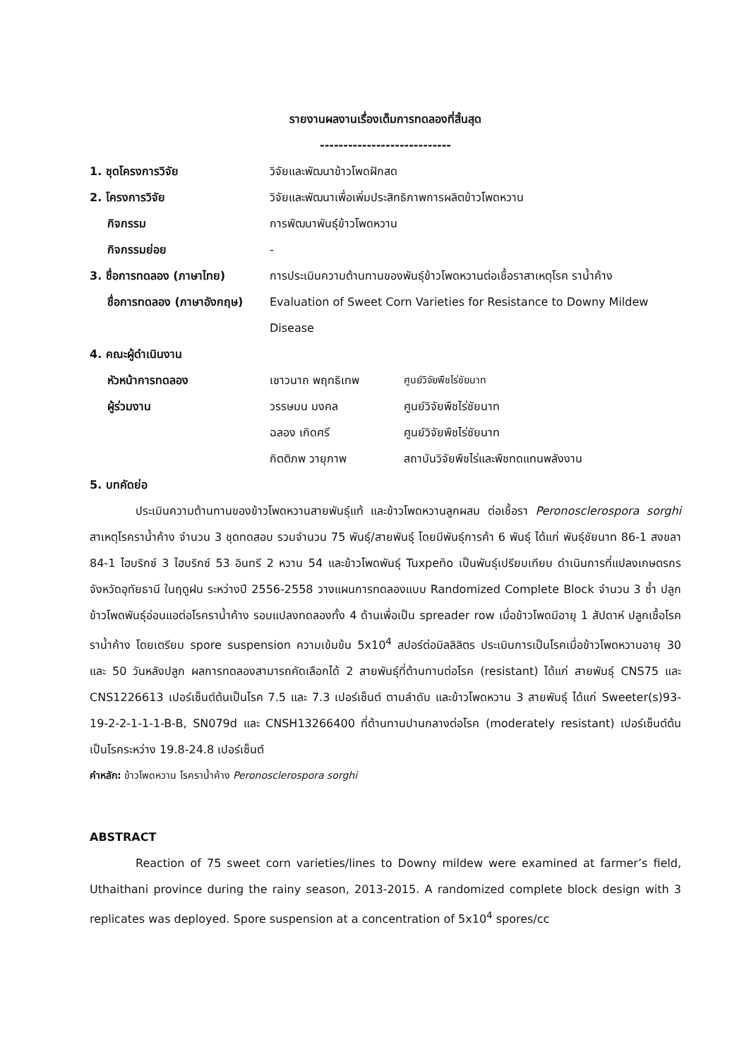รายงานผลงานเรื่องเต็มการทดลองที่สิ้นสุด
----------------------------
1. ชุดโครงการวิจัย วิจัยและพัฒนาข้าวโพดฝักสด
2. โครงการวิจัย วิจัยและพัฒนาเพื่อเพิ่มประสิทธิภาพการผลิตข้าวโพดหวาน
กิจกรรม การพัฒนาพันธุ์ข้าวโพดหวาน
กิจกรรมย่อย -
3. ชื่อการทดลอง (ภาษาไทย) การประเมินความต้านทานของพันธุ์ข้าวโพดหวานต่อเชื้อราสาเหตุโรค ราน้ำค้าง
ชื่อการทดลอง (ภาษาอังกฤษ) Evaluation of Sweet Corn Varieties for Resistance to Downy Mildew Disease
4. คณะผู้ดำเนินงาน
หัวหน้าการทดลอง เชาวนาถ พฤทธิเทพ ศูนย์วิจัยพืชไร่ชัยนาท
ผู้ร่วมงาน วรรษมน มงคล ศูนย์วิจัยพืชไร่ชัยนาท
ฉลอง เกิดศรี ศูนย์วิจัยพืชไร่ชัยนาท
กิตติภพ วายุภาพ สถาบันวิจัยพืชไร่และพืชทดแทนพลังงาน
5. บทคัดย่อ
ประเมินความต้านทานของข้าวโพดหวานสายพันธุ์แท้ และข้าวโพดหวานลูกผสม ต่อเชื้อรา Peronosclerospora sorghi สาเหตุโรคราน้ำค้าง จำนวน 3 ชุดทดสอบ รวมจำนวน 75 พันธุ์/สายพันธุ์ โดยมีพันธุ์การค้า 6 พันธุ์ ได้แก่ พันธุ์ชัยนาท 86-1 สงขลา 84-1 ไฮบริกซ์ 3 ไฮบริกซ์ 53 อินทรี 2 หวาน 54 และข้าวโพดพันธุ์ Tuxpeño เป็นพันธุ์เปรียบเทียบ ดำเนินการที่แปลงเกษตรกร จังหวัดอุทัยธานี ในฤดูฝน ระหว่างปี 2556-2558 วางแผนการทดลองแบบ Randomized Complete Block จำนวน 3 ซ้ำ ปลูกข้าวโพดพันธุ์อ่อนแอต่อโรคราน้ำค้าง รอบแปลงทดลองทั้ง 4 ด้านเพื่อเป็น spreader row เมื่อข้าวโพดมีอายุ 1 สัปดาห์ ปลูกเชื้อโรคราน้ำค้าง โดยเตรียม spore suspension ความเข้มข้น 5x10<sup>4</sup> สปอร์ต่อมิลลิลิตร ประเมินการเป็นโรคเมื่อข้าวโพดหวานอายุ 30 และ 50 วันหลังปลูก ผลการทดลองสามารถคัดเลือกได้ 2 สายพันธุ์ที่ต้านทานต่อโรค (resistant) ได้แก่ สายพันธุ์ CNS75 และ CNS1226613 เปอร์เซ็นต์ต้นเป็นโรค 7.5 และ 7.3 เปอร์เซ็นต์ ตามลำดับ และข้าวโพดหวาน 3 สายพันธุ์ ได้แก่ Sweeter(s)93-19-2-2-1-1-1-B-B, SN079d และ CNSH13266400 ที่ต้านทานปานกลางต่อโรค (moderately resistant) เปอร์เซ็นต์ต้นเป็นโรคระหว่าง 19.8-24.8 เปอร์เซ็นต์
คำหลัก: ข้าวโพดหวาน โรคราน้ำค้าง Peronosclerospora sorghi
ABSTRACT
Reaction of 75 sweet corn varieties/lines to Downy mildew were examined at farmer’s field, Uthaithani province during the rainy season, 2013-2015. A randomized complete block design with 3 replicates was deployed. Spore suspension at a concentration of 5x10<sup>4</sup> spores/cc